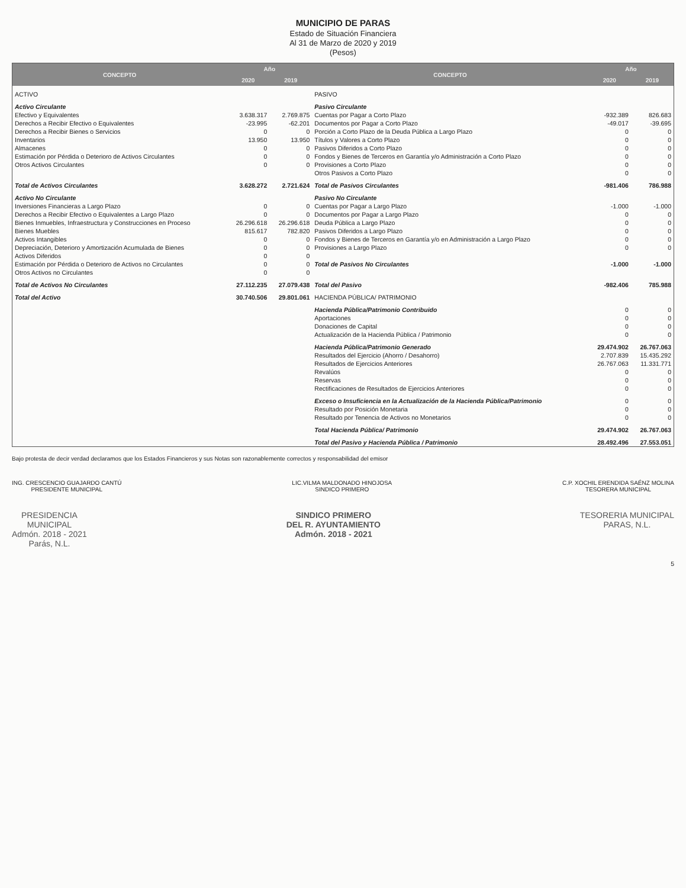MUNICIPIO DE PARAS
Estado de Situación Financiera
Al 31 de Marzo de 2020 y 2019
(Pesos)
| CONCEPTO | Año | | CONCEPTO | Año | |
| --- | --- | --- | --- | --- | --- |
| | 2020 | 2019 | | 2020 | 2019 |
| ACTIVO | | | PASIVO | | |
| Activo Circulante | | | Pasivo Circulante | | |
| Efectivo y Equivalentes | 3.638.317 | 2.769.875 | Cuentas por Pagar a Corto Plazo | -932.389 | 826.683 |
| Derechos a Recibir Efectivo o Equivalentes | -23.995 | -62.201 | Documentos por Pagar a Corto Plazo | -49.017 | -39.695 |
| Derechos a Recibir Bienes o Servicios | 0 | 0 | Porción a Corto Plazo de la Deuda Pública a Largo Plazo | 0 | 0 |
| Inventarios | 13.950 | 13.950 | Títulos y Valores a Corto Plazo | 0 | 0 |
| Almacenes | 0 | 0 | Pasivos Diferidos a Corto Plazo | 0 | 0 |
| Estimación por Pérdida o Deterioro de Activos Circulantes | 0 | 0 | Fondos y Bienes de Terceros en Garantía y/o Administración a Corto Plazo | 0 | 0 |
| Otros Activos Circulantes | 0 | 0 | Provisiones a Corto Plazo | 0 | 0 |
| | | | Otros Pasivos a Corto Plazo | 0 | 0 |
| Total de Activos Circulantes | 3.628.272 | 2.721.624 | Total de Pasivos Circulantes | -981.406 | 786.988 |
| Activo No Circulante | | | Pasivo No Circulante | | |
| Inversiones Financieras a Largo Plazo | 0 | 0 | Cuentas por Pagar a Largo Plazo | -1.000 | -1.000 |
| Derechos a Recibir Efectivo o Equivalentes a Largo Plazo | 0 | 0 | Documentos por Pagar a Largo Plazo | 0 | 0 |
| Bienes Inmuebles, Infraestructura y Construcciones en Proceso | 26.296.618 | 26.296.618 | Deuda Pública a Largo Plazo | 0 | 0 |
| Bienes Muebles | 815.617 | 782.820 | Pasivos Diferidos a Largo Plazo | 0 | 0 |
| Activos Intangibles | 0 | 0 | Fondos y Bienes de Terceros en Garantía y/o en Administración a Largo Plazo | 0 | 0 |
| Depreciación, Deterioro y Amortización Acumulada de Bienes | 0 | 0 | Provisiones a Largo Plazo | 0 | 0 |
| Activos Diferidos | 0 | 0 | | | |
| Estimación por Pérdida o Deterioro de Activos no Circulantes | 0 | 0 | Total de Pasivos No Circulantes | -1.000 | -1.000 |
| Otros Activos no Circulantes | 0 | 0 | | | |
| Total de Activos No Circulantes | 27.112.235 | 27.079.438 | Total del Pasivo | -982.406 | 785.988 |
| Total del Activo | 30.740.506 | 29.801.061 | HACIENDA PÚBLICA/ PATRIMONIO | | |
| | | | Hacienda Pública/Patrimonio Contribuido | 0 | 0 |
| | | | Aportaciones | 0 | 0 |
| | | | Donaciones de Capital | 0 | 0 |
| | | | Actualización de la Hacienda Pública / Patrimonio | 0 | 0 |
| | | | Hacienda Pública/Patrimonio Generado | 29.474.902 | 26.767.063 |
| | | | Resultados del Ejercicio (Ahorro / Desahorro) | 2.707.839 | 15.435.292 |
| | | | Resultados de Ejercicios Anteriores | 26.767.063 | 11.331.771 |
| | | | Revalúos | 0 | 0 |
| | | | Reservas | 0 | 0 |
| | | | Rectificaciones de Resultados de Ejercicios Anteriores | 0 | 0 |
| | | | Exceso o Insuficiencia en la Actualización de la Hacienda Pública/Patrimonio | 0 | 0 |
| | | | Resultado por Posición Monetaria | 0 | 0 |
| | | | Resultado por Tenencia de Activos no Monetarios | 0 | 0 |
| | | | Total Hacienda Pública/ Patrimonio | 29.474.902 | 26.767.063 |
| | | | Total del Pasivo y Hacienda Pública / Patrimonio | 28.492.496 | 27.553.051 |
Bajo protesta de decir verdad declaramos que los Estados Financieros y sus Notas son razonablemente correctos y responsabilidad del emisor
ING. CRESCENCIO GUAJARDO CANTÚ
PRESIDENTE MUNICIPAL
LIC.VILMA MALDONADO HINOJOSA
SINDICO PRIMERO
C.P. XOCHIL ERENDIDA SAÉNZ MOLINA
TESORERA MUNICIPAL
PRESIDENCIA
MUNICIPAL
Admón. 2018 - 2021
Parás, N.L.
SINDICO PRIMERO
DEL R. AYUNTAMIENTO
Admón. 2018 - 2021
TESORERIA MUNICIPAL
PARAS, N.L.
5